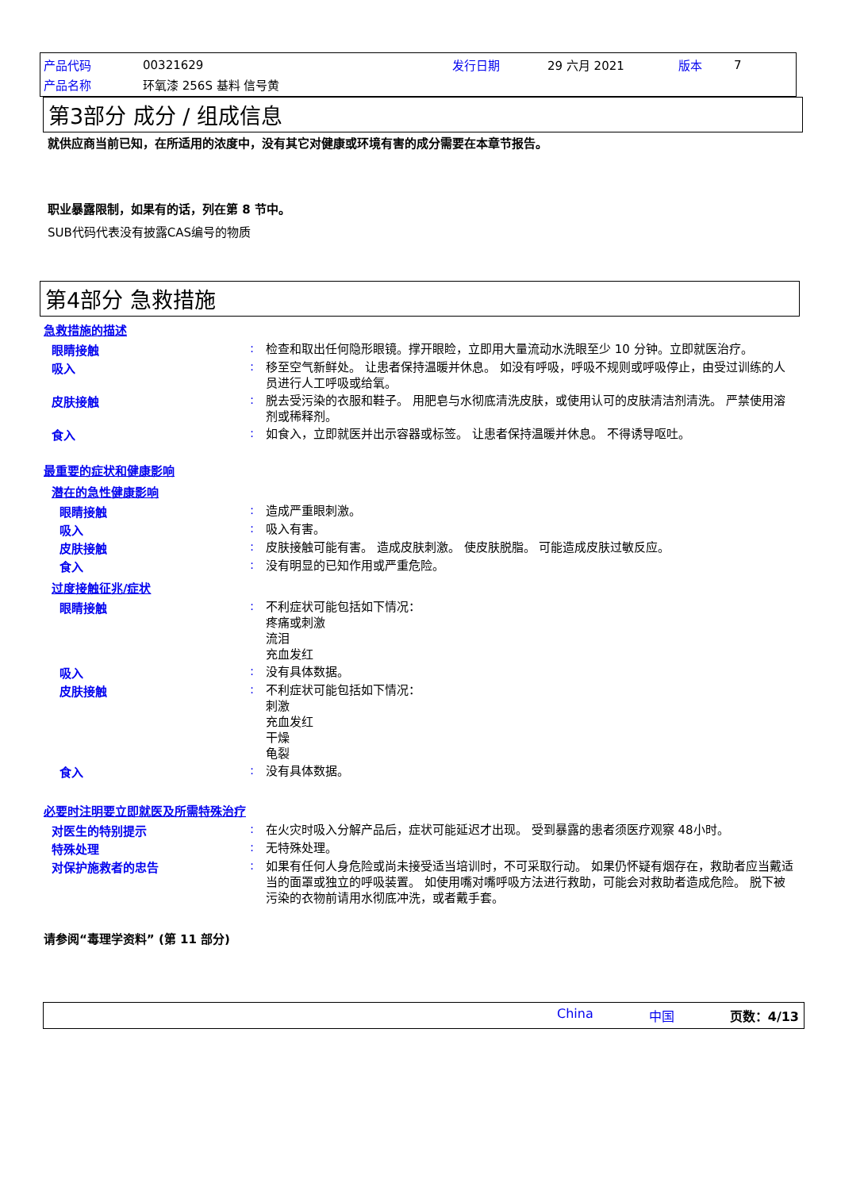| 产品代码 | 00321629 | 发行日期 | 29 六月 2021 | 版本 | 7 |
| 产品名称 | 环氧漆 256S 基料 信号黄 | | | | |
第3部分 成分 / 组成信息
就供应商当前已知，在所适用的浓度中，没有其它对健康或环境有害的成分需要在本章节报告。
职业暴露限制，如果有的话，列在第 8 节中。
SUB代码代表没有披露CAS编号的物质
第4部分 急救措施
急救措施的描述
眼睛接触 :
检查和取出任何隐形眼镜。撑开眼睑，立即用大量流动水洗眼至少 10 分钟。立即就医治疗。
吸入 :
移至空气新鲜处。 让患者保持温暖并休息。 如没有呼吸，呼吸不规则或呼吸停止，由受过训练的人员进行人工呼吸或给氧。
皮肤接触 :
脱去受污染的衣服和鞋子。 用肥皂与水彻底清洗皮肤，或使用认可的皮肤清洁剂清洗。 严禁使用溶剂或稀释剂。
食入 :
如食入，立即就医并出示容器或标签。 让患者保持温暖并休息。 不得诱导呕吐。
最重要的症状和健康影响
潜在的急性健康影响
眼睛接触 :
造成严重眼刺激。
吸入 :
吸入有害。
皮肤接触 :
皮肤接触可能有害。 造成皮肤刺激。 使皮肤脱脂。 可能造成皮肤过敏反应。
食入 :
没有明显的已知作用或严重危险。
过度接触征兆/症状
眼睛接触 :
不利症状可能包括如下情况：
疼痛或刺激
流泪
充血发红
吸入 :
没有具体数据。
皮肤接触 :
不利症状可能包括如下情况：
刺激
充血发红
干燥
龟裂
食入 :
没有具体数据。
必要时注明要立即就医及所需特殊治疗
对医生的特别提示 :
在火灾时吸入分解产品后，症状可能延迟才出现。 受到暴露的患者须医疗观察 48小时。
特殊处理 :
无特殊处理。
对保护施救者的忠告 :
如果有任何人身危险或尚未接受适当培训时，不可采取行动。 如果仍怀疑有烟存在，救助者应当戴适当的面罩或独立的呼吸装置。 如使用嘴对嘴呼吸方法进行救助，可能会对救助者造成危险。 脱下被污染的衣物前请用水彻底冲洗，或者戴手套。
请参阅“毒理学资料” (第 11 部分)
China 中国 页数：4/13